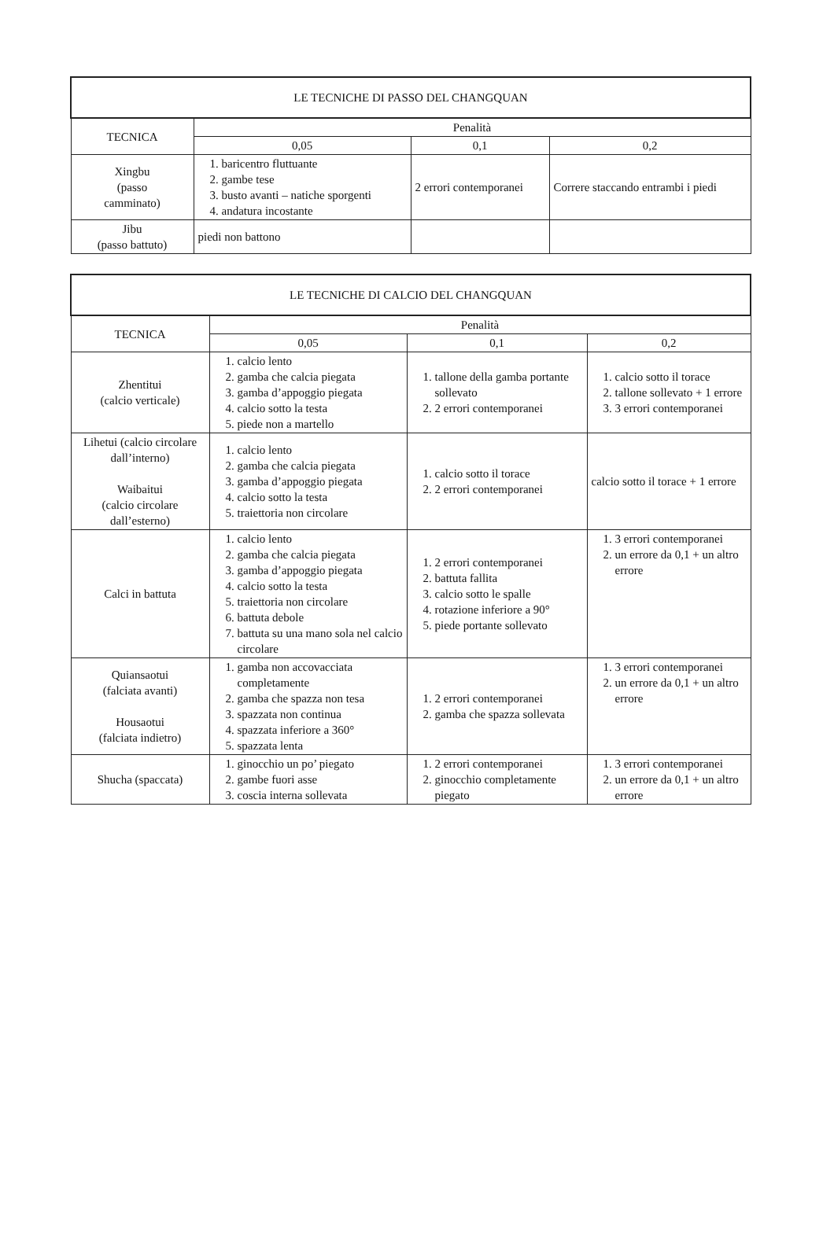| LE TECNICHE DI PASSO DEL CHANGQUAN | | | |
| --- | --- | --- | --- |
| TECNICA | Penalità | | |
| | 0,05 | 0,1 | 0,2 |
| Xingbu (passo camminato) | 1. baricentro fluttuante 2. gambe tese 3. busto avanti – natiche sporgenti 4. andatura incostante | 2 errori contemporanei | Correre staccando entrambi i piedi |
| Jibu (passo battuto) | piedi non battono | | |
| LE TECNICHE DI CALCIO DEL CHANGQUAN | | | |
| --- | --- | --- | --- |
| TECNICA | Penalità | | |
| | 0,05 | 0,1 | 0,2 |
| Zhentitui (calcio verticale) | 1. calcio lento 2. gamba che calcia piegata 3. gamba d’appoggio piegata 4. calcio sotto la testa 5. piede non a martello | 1. tallone della gamba portante sollevato 2. 2 errori contemporanei | 1. calcio sotto il torace 2. tallone sollevato + 1 errore 3. 3 errori contemporanei |
| Lihetui (calcio circolare dall’interno) Waibaitui (calcio circolare dall’esterno) | 1. calcio lento 2. gamba che calcia piegata 3. gamba d’appoggio piegata 4. calcio sotto la testa 5. traiettoria non circolare | 1. calcio sotto il torace 2. 2 errori contemporanei | calcio sotto il torace + 1 errore |
| Calci in battuta | 1. calcio lento 2. gamba che calcia piegata 3. gamba d’appoggio piegata 4. calcio sotto la testa 5. traiettoria non circolare 6. battuta debole 7. battuta su una mano sola nel calcio circolare | 1. 2 errori contemporanei 2. battuta fallita 3. calcio sotto le spalle 4. rotazione inferiore a 90° 5. piede portante sollevato | 1. 3 errori contemporanei 2. un errore da 0,1 + un altro errore |
| Quiansaotui (falciata avanti) Housaotui (falciata indietro) | 1. gamba non accovacciata completamente 2. gamba che spazza non tesa 3. spazzata non continua 4. spazzata inferiore a 360° 5. spazzata lenta | 1. 2 errori contemporanei 2. gamba che spazza sollevata | 1. 3 errori contemporanei 2. un errore da 0,1 + un altro errore |
| Shucha (spaccata) | 1. ginocchio un po’ piegato 2. gambe fuori asse 3. coscia interna sollevata | 1. 2 errori contemporanei 2. ginocchio completamente piegato | 1. 3 errori contemporanei 2. un errore da 0,1 + un altro errore |